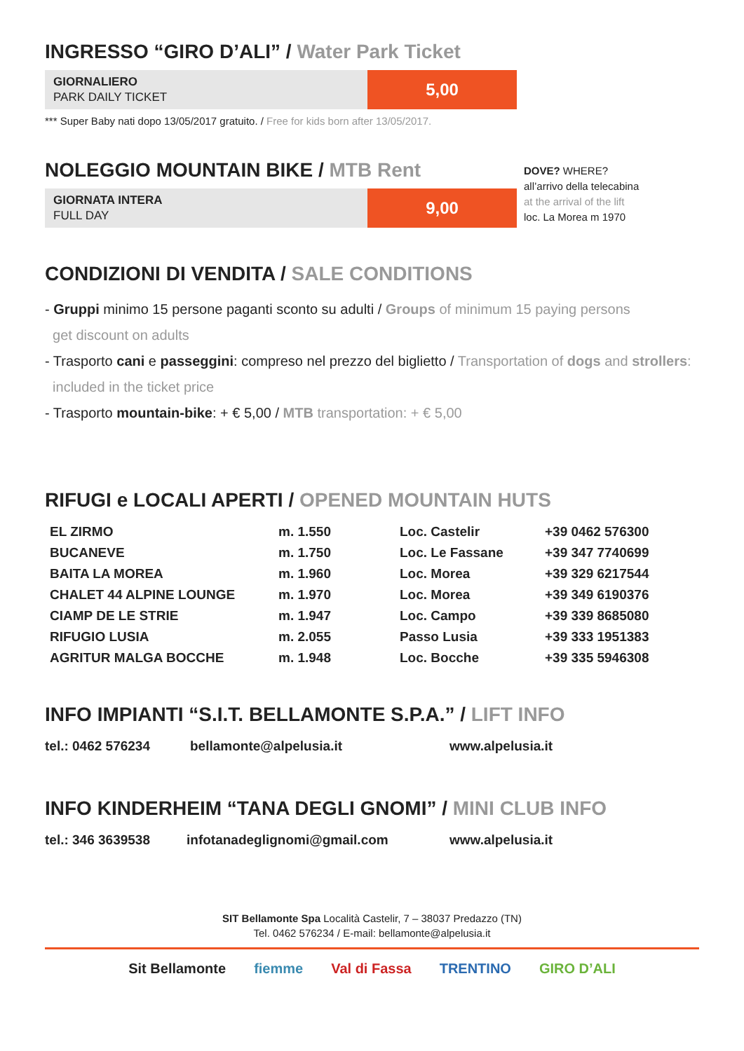INGRESSO “GIRO D’ALI” / Water Park Ticket
GIORNALIERO
PARK DAILY TICKET
5,00
*** Super Baby nati dopo 13/05/2017 gratuito. / Free for kids born after 13/05/2017.
NOLEGGIO MOUNTAIN BIKE / MTB Rent
GIORNATA INTERA
FULL DAY
9,00
DOVE? WHERE?
all’arrivo della telecabina
at the arrival of the lift
loc. La Morea m 1970
CONDIZIONI DI VENDITA / SALE CONDITIONS
- Gruppi minimo 15 persone paganti sconto su adulti / Groups of minimum 15 paying persons
get discount on adults
- Trasporto cani e passeggini: compreso nel prezzo del biglietto / Transportation of dogs and strollers:
included in the ticket price
- Trasporto mountain-bike: + € 5,00 / MTB transportation: + € 5,00
RIFUGI e LOCALI APERTI / OPENED MOUNTAIN HUTS
| EL ZIRMO | m. 1.550 | Loc. Castelir | +39 0462 576300 |
| BUCANEVE | m. 1.750 | Loc. Le Fassane | +39 347 7740699 |
| BAITA LA MOREA | m. 1.960 | Loc. Morea | +39 329 6217544 |
| CHALET 44 ALPINE LOUNGE | m. 1.970 | Loc. Morea | +39 349 6190376 |
| CIAMP DE LE STRIE | m. 1.947 | Loc. Campo | +39 339 8685080 |
| RIFUGIO LUSIA | m. 2.055 | Passo Lusia | +39 333 1951383 |
| AGRITUR MALGA BOCCHE | m. 1.948 | Loc. Bocche | +39 335 5946308 |
INFO IMPIANTI “S.I.T. BELLAMONTE S.P.A.” / LIFT INFO
tel.: 0462 576234 bellamonte@alpelusia.it www.alpelusia.it
INFO KINDERHEIM “TANA DEGLI GNOMI” / MINI CLUB INFO
tel.: 346 3639538 infotanadeglignomi@gmail.com www.alpelusia.it
SIT Bellamonte Spa Località Castelir, 7 – 38037 Predazzo (TN)
Tel. 0462 576234 / E-mail: bellamonte@alpelusia.it
Sit Bellamonte fiemme Val di Fassa TRENTINO GIRO D’ALI